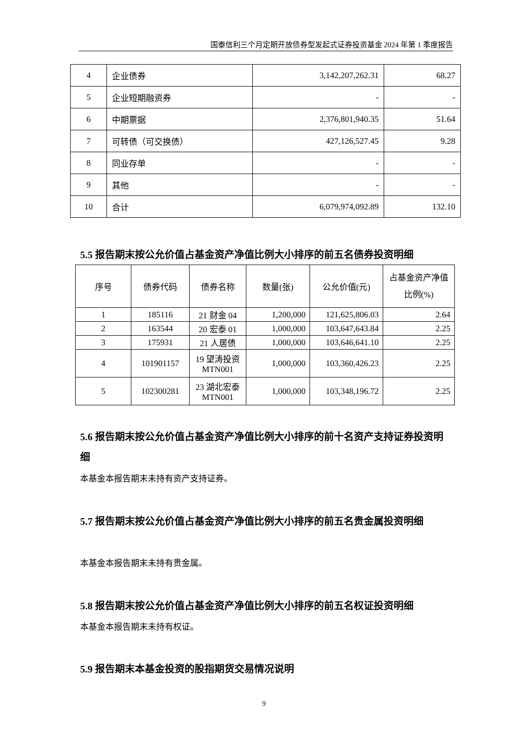国泰信利三个月定期开放债券型发起式证券投资基金 2024 年第 1 季度报告
| 4 | 企业债券 | 3,142,207,262.31 | 68.27 |
| 5 | 企业短期融资券 | - | - |
| 6 | 中期票据 | 2,376,801,940.35 | 51.64 |
| 7 | 可转债（可交换债） | 427,126,527.45 | 9.28 |
| 8 | 同业存单 | - | - |
| 9 | 其他 | - | - |
| 10 | 合计 | 6,079,974,092.89 | 132.10 |
5.5 报告期末按公允价值占基金资产净值比例大小排序的前五名债券投资明细
| 序号 | 债券代码 | 债券名称 | 数量(张) | 公允价值(元) | 占基金资产净值比例(%) |
| --- | --- | --- | --- | --- | --- |
| 1 | 185116 | 21 财金 04 | 1,200,000 | 121,625,806.03 | 2.64 |
| 2 | 163544 | 20 宏泰 01 | 1,000,000 | 103,647,643.84 | 2.25 |
| 3 | 175931 | 21 人居债 | 1,000,000 | 103,646,641.10 | 2.25 |
| 4 | 101901157 | 19 望涛投资 MTN001 | 1,000,000 | 103,360,426.23 | 2.25 |
| 5 | 102300281 | 23 湖北宏泰 MTN001 | 1,000,000 | 103,348,196.72 | 2.25 |
5.6 报告期末按公允价值占基金资产净值比例大小排序的前十名资产支持证券投资明细
本基金本报告期末未持有资产支持证券。
5.7 报告期末按公允价值占基金资产净值比例大小排序的前五名贵金属投资明细
本基金本报告期末未持有贵金属。
5.8 报告期末按公允价值占基金资产净值比例大小排序的前五名权证投资明细
本基金本报告期末未持有权证。
5.9 报告期末本基金投资的股指期货交易情况说明
9